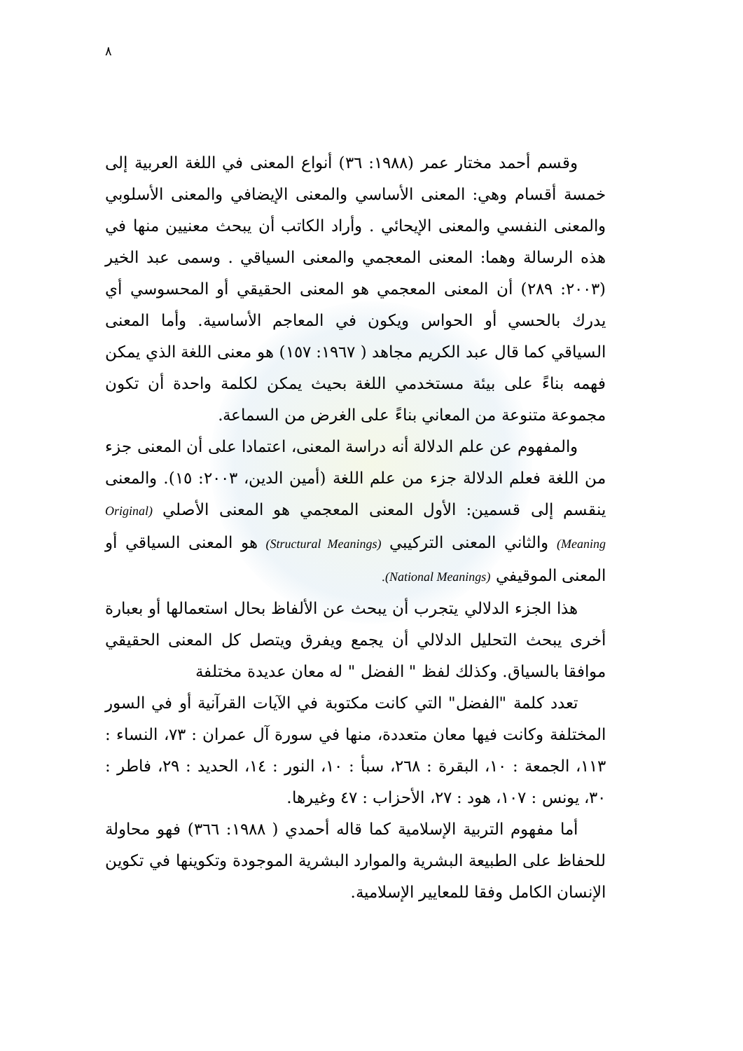٨
وقسم أحمد مختار عمر (١٩٨٨: ٣٦) أنواع المعنى في اللغة العربية إلى خمسة أقسام وهي: المعنى الأساسي والمعنى الإيضافي والمعنى الأسلوبي والمعنى النفسي والمعنى الإيحائي . وأراد الكاتب أن يبحث معنيين منها في هذه الرسالة وهما: المعنى المعجمي والمعنى السياقي . وسمى عبد الخير (٢٠٠٣: ٢٨٩) أن المعنى المعجمي هو المعنى الحقيقي أو المحسوسي أي يدرك بالحسي أو الحواس ويكون في المعاجم الأساسية. وأما المعنى السياقي كما قال عبد الكريم مجاهد ( ١٩٦٧: ١٥٧) هو معنى اللغة الذي يمكن فهمه بناءً على بيئة مستخدمي اللغة بحيث يمكن لكلمة واحدة أن تكون مجموعة متنوعة من المعاني بناءً على الغرض من السماعة.
والمفهوم عن علم الدلالة أنه دراسة المعنى، اعتمادا على أن المعنى جزء من اللغة فعلم الدلالة جزء من علم اللغة (أمين الدين، ٢٠٠٣: ١٥). والمعنى ينقسم إلى قسمين: الأول المعنى المعجمي هو المعنى الأصلي (Original Meaning) والثاني المعنى التركيبي (Structural Meanings) هو المعنى السياقي أو المعنى الموقيفي (National Meanings).
هذا الجزء الدلالي يتجرب أن يبحث عن الألفاظ بحال استعمالها أو بعبارة أخرى يبحث التحليل الدلالي أن يجمع ويفرق ويتصل كل المعنى الحقيقي موافقا بالسياق. وكذلك لفظ " الفضل " له معان عديدة مختلفة
تعدد كلمة "الفضل" التي كانت مكتوبة في الآيات القرآنية أو في السور المختلفة وكانت فيها معان متعددة، منها في سورة آل عمران : ٧٣، النساء : ١١٣، الجمعة : ١٠، البقرة : ٢٦٨، سبأ : ١٠، النور : ١٤، الحديد : ٢٩، فاطر : ٣٠، يونس : ١٠٧، هود : ٢٧، الأحزاب : ٤٧ وغيرها.
أما مفهوم التربية الإسلامية كما قاله أحمدي ( ١٩٨٨: ٣٦٦) فهو محاولة للحفاظ على الطبيعة البشرية والموارد البشرية الموجودة وتكوينها في تكوين الإنسان الكامل وفقا للمعايير الإسلامية.